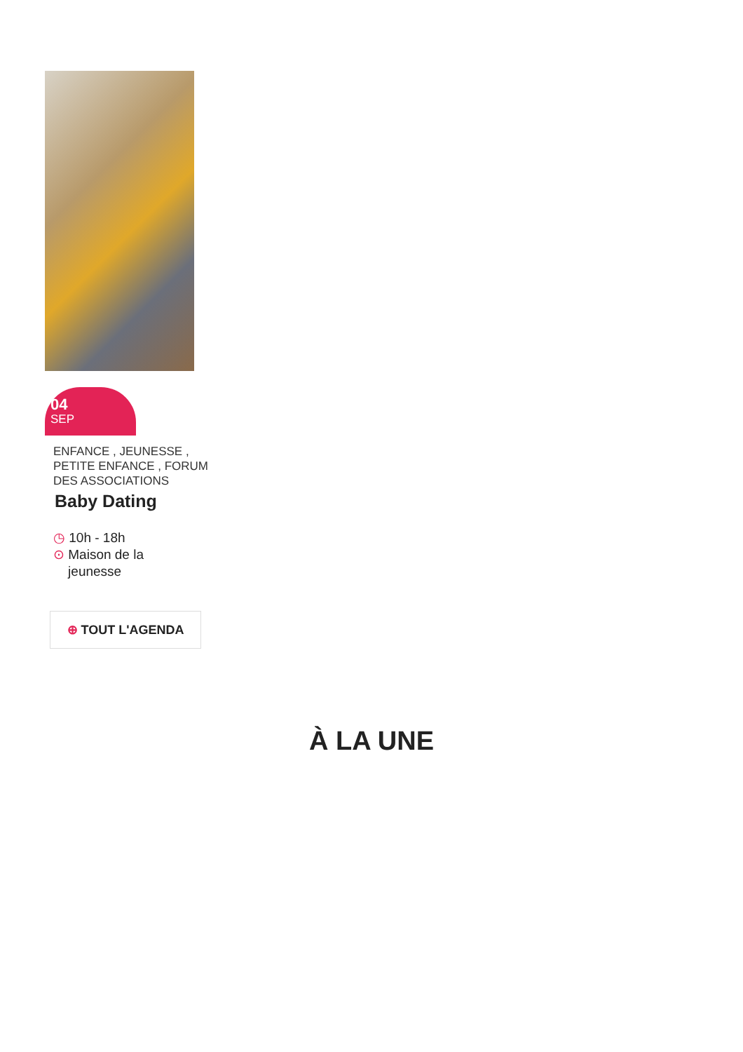04
SEP
ENFANCE , JEUNESSE , PETITE ENFANCE , FORUM DES ASSOCIATIONS
Baby Dating
◷ 10h - 18h
⊙ Maison de la
jeunesse
⊕ TOUT L'AGENDA
À LA UNE